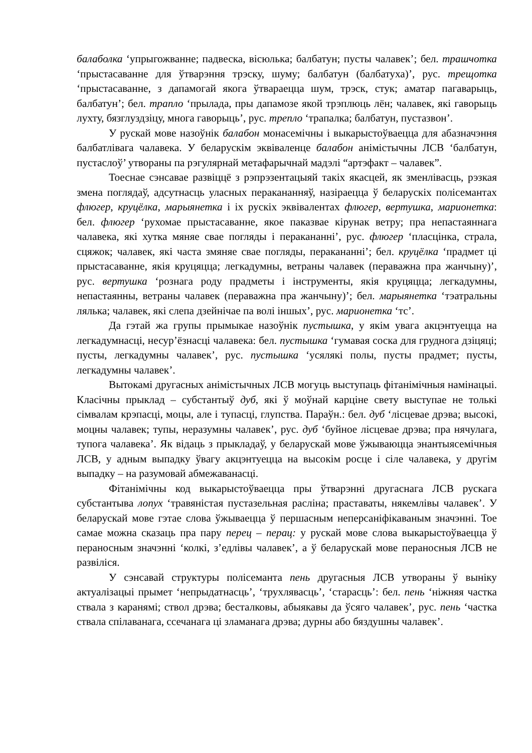балаболка ‘упрыгожванне; падвеска, вісюлька; балбатун; пусты чалавек’; бел. трашчотка ‘прыстасаванне для ўтварэння трэску, шуму; балбатун (балбатуха)’, рус. трещотка ‘прыстасаванне, з дапамогай якога ўтвараецца шум, трэск, стук; аматар пагаварыць, балбатун’; бел. трапло ‘прылада, пры дапамозе якой трэплюць лён; чалавек, які гаворыць лухту, бязглуздзіцу, многа гаворыць’, рус. трепло ‘трапалка; балбатун, пустазвон’.
У рускай мове назоўнік балабон монасемічны і выкарыстоўваецца для абазначэння балбатлівага чалавека. У беларускім эквіваленце балабон анімістычны ЛСВ ‘балбатун, пустаслоў’ утвораны па рэгулярнай метафарычнай мадэлі “артэфакт – чалавек”.
Тоеснае сэнсавае развіццё з рэпрэзентацыяй такіх якасцей, як зменлівасць, рэзкая змена поглядаў, адсутнасць уласных перакананняў, назіраецца ў беларускіх полісемантах флюгер, круцёлка, марыянетка і іх рускіх эквівалентах флюгер, вертушка, марионетка: бел. флюгер ‘рухомае прыстасаванне, якое паказвае кірунак ветру; пра непастаяннага чалавека, які хутка мяняе свае погляды і перакананні’, рус. флюгер ‘пласцінка, страла, сцяжок; чалавек, які часта змяняе свае погляды, перакананні’; бел. круцёлка ‘прадмет ці прыстасаванне, якія круцяцца; легкадумны, ветраны чалавек (пераважна пра жанчыну)’, рус. вертушка ‘рознага роду прадметы і інструменты, якія круцяцца; легкадумны, непастаянны, ветраны чалавек (пераважна пра жанчыну)’; бел. марыянетка ‘тэатральны лялька; чалавек, які слепа дзейнічае па волі іншых’, рус. марионетка ‘тс’.
Да гэтай жа групы прымыкае назоўнік пустышка, у якім увага акцэнтуецца на легкадумнасці, несур’ёзнасці чалавека: бел. пустышка ‘гумавая соска для груднога дзіцяці; пусты, легкадумны чалавек’, рус. пустышка ‘усялякі полы, пусты прадмет; пусты, легкадумны чалавек’.
Вытокамі другасных анімістычных ЛСВ могуць выступаць фітанімічныя намінацыі. Класічны прыклад – субстантыў дуб, які ў моўнай карціне свету выступае не толькі сімвалам крэпасці, моцы, але і тупасці, глупства. Параўн.: бел. дуб ‘лісцевае дрэва; высокі, моцны чалавек; тупы, неразумны чалавек’, рус. дуб ‘буйное лісцевае дрэва; пра нячулага, тупога чалавека’. Як відаць з прыкладаў, у беларускай мове ўжываюцца энантыясемічныя ЛСВ, у адным выпадку ўвагу акцэнтуецца на высокім росце і сіле чалавека, у другім выпадку – на разумовай абмежаванасці.
Фітанімічны код выкарыстоўваецца пры ўтварэнні другаснага ЛСВ рускага субстантыва лопух ‘травяністая пустазельная расліна; праставаты, някемлівы чалавек’. У беларускай мове гэтае слова ўжываецца ў першасным неперсаніфікаваным значэнні. Тое самае можна сказаць пра пару перец – перац: у рускай мове слова выкарыстоўваецца ў пераносным значэнні ‘колкі, з’едлівы чалавек’, а ў беларускай мове пераносныя ЛСВ не развіліся.
У сэнсавай структуры полісеманта пень другасныя ЛСВ утвораны ў выніку актуалізацыі прымет ‘непрыдатнасць’, ‘трухлявасць’, ‘старасць’: бел. пень ‘ніжняя частка ствала з каранямі; ствол дрэва; бесталковы, абыякавы да ўсяго чалавек’, рус. пень ‘частка ствала спілаванага, ссечанага ці зламанага дрэва; дурны або бяздушны чалавек’.